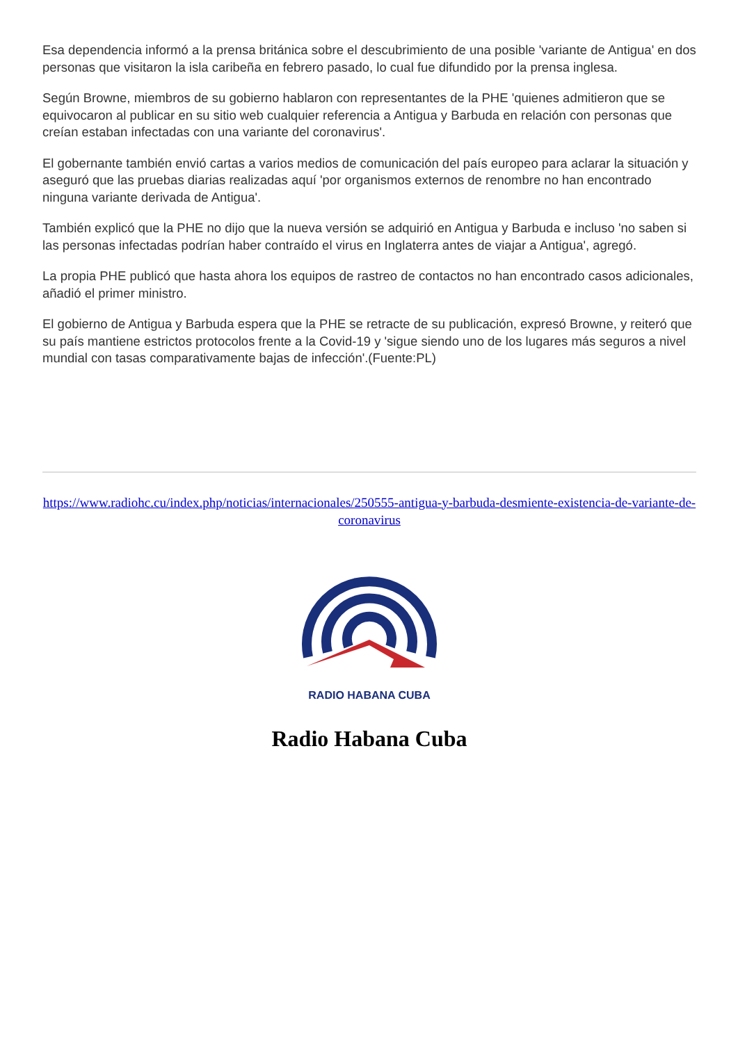Esa dependencia informó a la prensa británica sobre el descubrimiento de una posible 'variante de Antigua' en dos personas que visitaron la isla caribeña en febrero pasado, lo cual fue difundido por la prensa inglesa.
Según Browne, miembros de su gobierno hablaron con representantes de la PHE 'quienes admitieron que se equivocaron al publicar en su sitio web cualquier referencia a Antigua y Barbuda en relación con personas que creían estaban infectadas con una variante del coronavirus'.
El gobernante también envió cartas a varios medios de comunicación del país europeo para aclarar la situación y aseguró que las pruebas diarias realizadas aquí 'por organismos externos de renombre no han encontrado ninguna variante derivada de Antigua'.
También explicó que la PHE no dijo que la nueva versión se adquirió en Antigua y Barbuda e incluso 'no saben si las personas infectadas podrían haber contraído el virus en Inglaterra antes de viajar a Antigua', agregó.
La propia PHE publicó que hasta ahora los equipos de rastreo de contactos no han encontrado casos adicionales, añadió el primer ministro.
El gobierno de Antigua y Barbuda espera que la PHE se retracte de su publicación, expresó Browne, y reiteró que su país mantiene estrictos protocolos frente a la Covid-19 y 'sigue siendo uno de los lugares más seguros a nivel mundial con tasas comparativamente bajas de infección'.(Fuente:PL)
https://www.radiohc.cu/index.php/noticias/internacionales/250555-antigua-y-barbuda-desmiente-existencia-de-variante-de-coronavirus
RADIO HABANA CUBA
Radio Habana Cuba